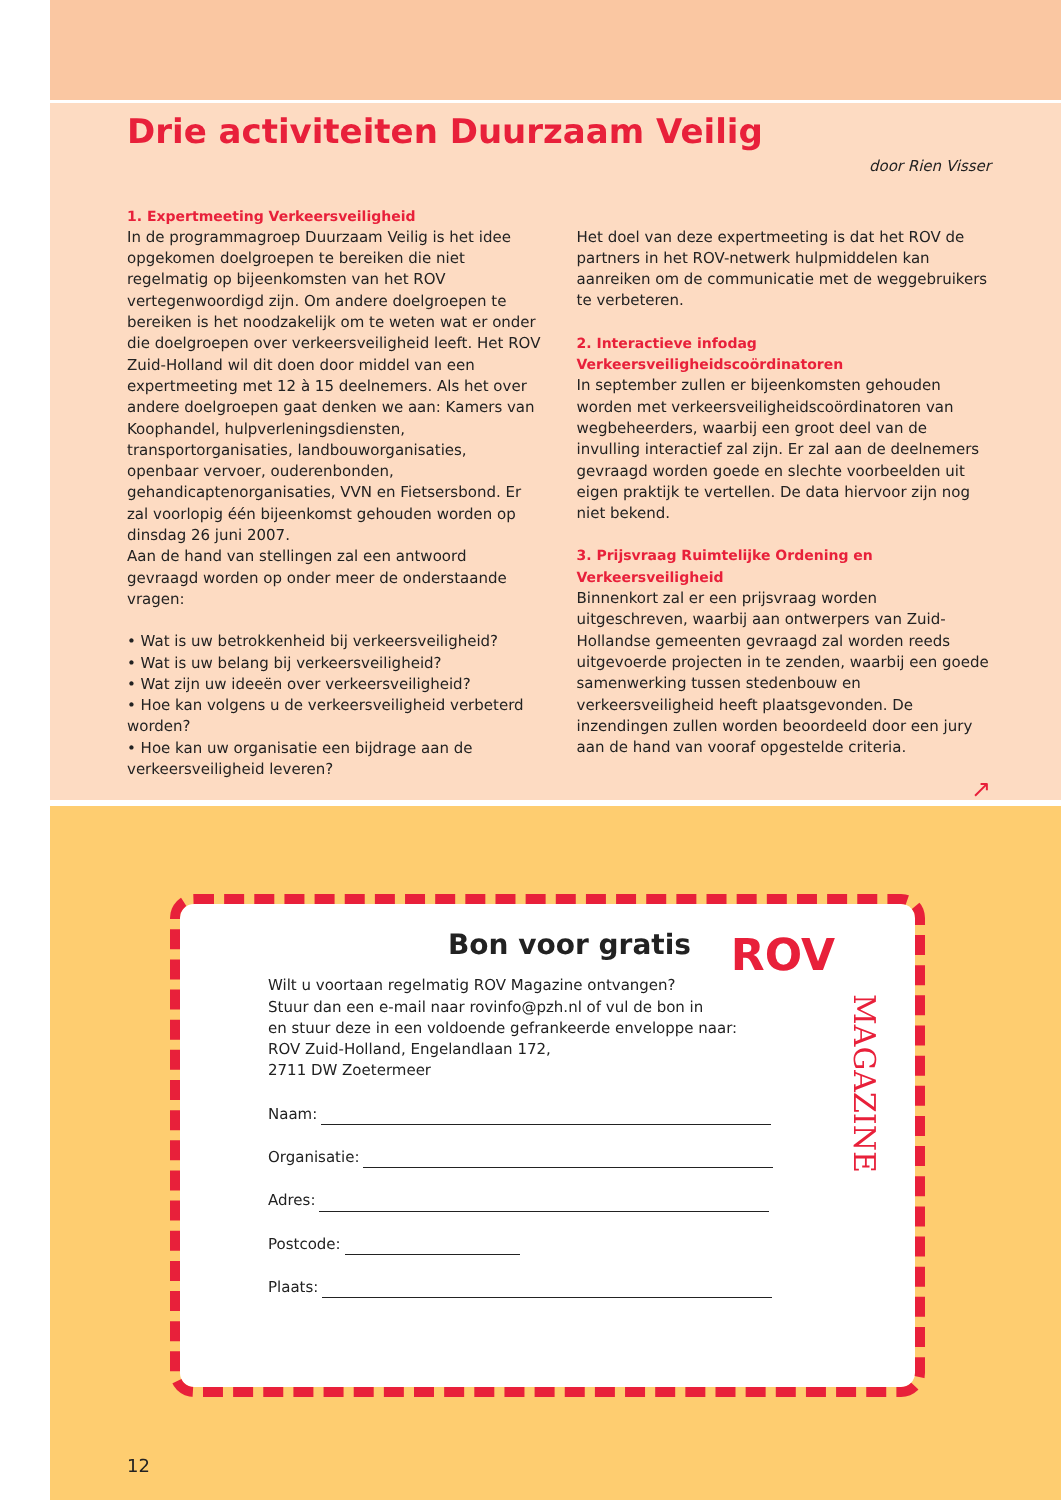Drie activiteiten Duurzaam Veilig
door Rien Visser
1. Expertmeeting Verkeersveiligheid
In de programmagroep Duurzaam Veilig is het idee opgekomen doelgroepen te bereiken die niet regelmatig op bijeenkomsten van het ROV vertegenwoordigd zijn. Om andere doelgroepen te bereiken is het noodzakelijk om te weten wat er onder die doelgroepen over verkeersveiligheid leeft. Het ROV Zuid-Holland wil dit doen door middel van een expertmeeting met 12 à 15 deelnemers. Als het over andere doelgroepen gaat denken we aan: Kamers van Koophandel, hulpverleningsdiensten, transportorganisaties, landbouworganisaties, openbaar vervoer, ouderenbonden, gehandicaptenorganisaties, VVN en Fietsersbond. Er zal voorlopig één bijeenkomst gehouden worden op dinsdag 26 juni 2007.
Aan de hand van stellingen zal een antwoord gevraagd worden op onder meer de onderstaande vragen:
• Wat is uw betrokkenheid bij verkeersveiligheid?
• Wat is uw belang bij verkeersveiligheid?
• Wat zijn uw ideeën over verkeersveiligheid?
• Hoe kan volgens u de verkeersveiligheid verbeterd worden?
• Hoe kan uw organisatie een bijdrage aan de verkeersveiligheid leveren?
Het doel van deze expertmeeting is dat het ROV de partners in het ROV-netwerk hulpmiddelen kan aanreiken om de communicatie met de weggebruikers te verbeteren.
2. Interactieve infodag Verkeersveiligheidscoördinatoren
In september zullen er bijeenkomsten gehouden worden met verkeersveiligheidscoördinatoren van wegbeheerders, waarbij een groot deel van de invulling interactief zal zijn. Er zal aan de deelnemers gevraagd worden goede en slechte voorbeelden uit eigen praktijk te vertellen. De data hiervoor zijn nog niet bekend.
3. Prijsvraag Ruimtelijke Ordening en Verkeersveiligheid
Binnenkort zal er een prijsvraag worden uitgeschreven, waarbij aan ontwerpers van Zuid-Hollandse gemeenten gevraagd zal worden reeds uitgevoerde projecten in te zenden, waarbij een goede samenwerking tussen stedenbouw en verkeersveiligheid heeft plaatsgevonden. De inzendingen zullen worden beoordeeld door een jury aan de hand van vooraf opgestelde criteria.
↗
Bon voor gratis
ROV
MAGAZINE
Wilt u voortaan regelmatig ROV Magazine ontvangen?
Stuur dan een e-mail naar rovinfo@pzh.nl of vul de bon in
en stuur deze in een voldoende gefrankeerde enveloppe naar:
ROV Zuid-Holland, Engelandlaan 172,
2711 DW Zoetermeer
Naam:
Organisatie:
Adres:
Postcode:
Plaats:
12